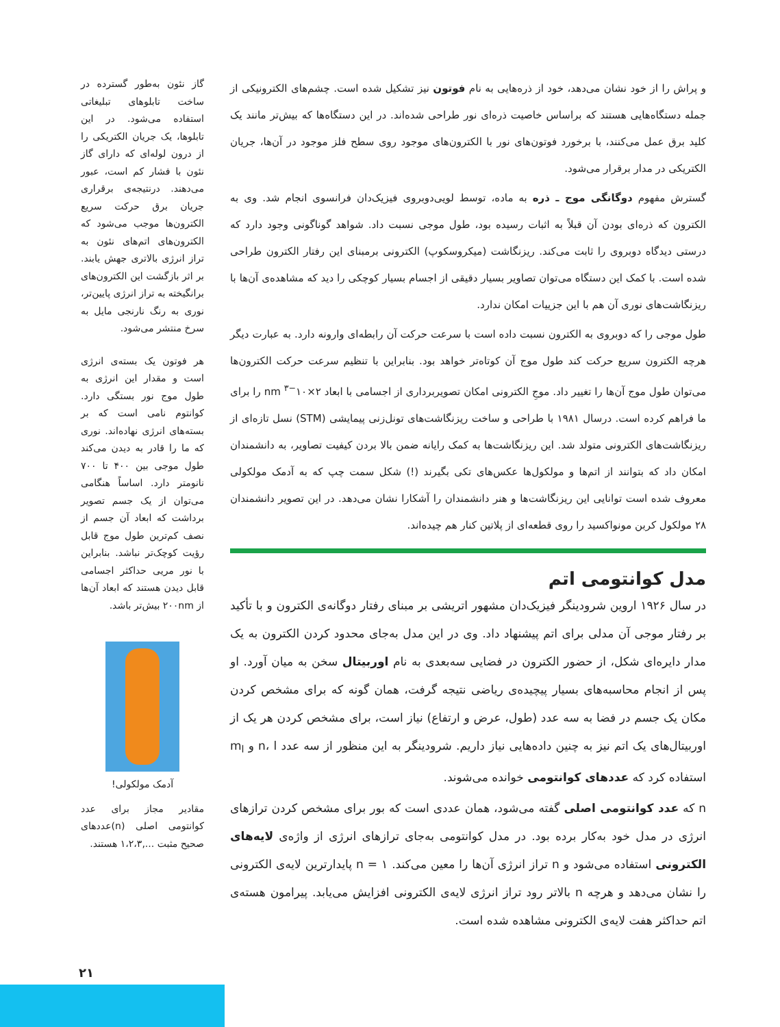و پراش را از خود نشان می‌دهد، خود از ذره‌هایی به نام فوتون نیز تشکیل شده است. چشم‌های الکترونیکی از جمله دستگاه‌هایی هستند که براساس خاصیت ذره‌ای نور طراحی شده‌اند. در این دستگاه‌ها که بیش‌تر مانند یک کلید برق عمل می‌کنند، با برخورد فوتون‌های نور با الکترون‌های موجود روی سطح فلز موجود در آن‌ها، جریان الکتریکی در مدار برقرار می‌شود.
گسترش مفهوم دوگانگی موج ـ ذره به ماده، توسط لویی‌دوبروی فیزیک‌دان فرانسوی انجام شد. وی به الکترون که ذره‌ای بودن آن قبلاً به اثبات رسیده بود، طول موجی نسبت داد. شواهد گوناگونی وجود دارد که درستی دیدگاه دوبروی را ثابت می‌کند. ریزنگاشت (میکروسکوپ) الکترونی برمبنای این رفتار الکترون طراحی شده است. با کمک این دستگاه می‌توان تصاویر بسیار دقیقی از اجسام بسیار کوچکی را دید که مشاهده‌ی آن‌ها با ریزنگاشت‌های نوری آن هم با این جزییات امکان ندارد.
طول موجی را که دوبروی به الکترون نسبت داده است با سرعت حرکت آن رابطه‌ای وارونه دارد. به عبارت دیگر هرچه الکترون سریع حرکت کند طول موج آن کوتاه‌تر خواهد بود. بنابراین با تنظیم سرعت حرکت الکترون‌ها می‌توان طول موج آن‌ها را تغییر داد. موجِ الکترونی امکان تصویربرداری از اجسامی با ابعاد ۲×۱۰<sup>−۳</sup> nm را برای ما فراهم کرده است. درسال ۱۹۸۱ با طراحی و ساخت ریزنگاشت‌های تونل‌زنی پیمایشی (STM) نسل تازه‌ای از ریزنگاشت‌های الکترونی متولد شد. این ریزنگاشت‌ها به کمک رایانه ضمن بالا بردن کیفیت تصاویر، به دانشمندان امکان داد که بتوانند از اتم‌ها و مولکول‌ها عکس‌های تکی بگیرند (!) شکل سمت چپ که به آدمک مولکولی معروف شده است توانایی این ریزنگاشت‌ها و هنر دانشمندان را آشکارا نشان می‌دهد. در این تصویر دانشمندان ۲۸ مولکول کربن مونواکسید را روی قطعه‌ای از پلاتین کنار هم چیده‌اند.
مدل کوانتومی اتم
در سال ۱۹۲۶ اروین شرودینگر فیزیک‌دان مشهور اتریشی بر مبنای رفتار دوگانه‌ی الکترون و با تأکید بر رفتار موجی آن مدلی برای اتم پیشنهاد داد. وی در این مدل به‌جای محدود کردن الکترون به یک مدار دایره‌ای شکل، از حضور الکترون در فضایی سه‌بعدی به نام اوربیتال سخن به میان آورد. او پس از انجام محاسبه‌های بسیار پیچیده‌ی ریاضی نتیجه گرفت، همان گونه که برای مشخص کردن مکان یک جسم در فضا به سه عدد (طول، عرض و ارتفاع) نیاز است، برای مشخص کردن هر یک از اوربیتال‌های یک اتم نیز به چنین داده‌هایی نیاز داریم. شرودینگر به این منظور از سه عدد n، l و m<sub>l</sub> استفاده کرد که عددهای کوانتومی خوانده می‌شوند.
n که عدد کوانتومی اصلی گفته می‌شود، همان عددی است که بور برای مشخص کردن ترازهای انرژی در مدل خود به‌کار برده بود. در مدل کوانتومی به‌جای ترازهای انرژی از واژه‌ی لایه‌های الکترونی استفاده می‌شود و n تراز انرژی آن‌ها را معین می‌کند. n = ۱ پایدارترین لایه‌ی الکترونی را نشان می‌دهد و هرچه n بالاتر رود تراز انرژی لایه‌ی الکترونی افزایش می‌یابد. پیرامون هسته‌ی اتم حداکثر هفت لایه‌ی الکترونی مشاهده شده است.
گاز نئون به‌طور گسترده در ساخت تابلوهای تبلیغاتی استفاده می‌شود. در این تابلوها، یک جریان الکتریکی را از درون لوله‌ای که دارای گاز نئون با فشار کم است، عبور می‌دهند. درنتیجه‌ی برقراری جریان برق حرکت سریع الکترون‌ها موجب می‌شود که الکترون‌های اتم‌های نئون به تراز انرژی بالاتری جهش یابند. بر اثر بازگشت این الکترون‌های برانگیخته به تراز انرژی پایین‌تر، نوری به رنگ نارنجی مایل به سرخ منتشر می‌شود.
هر فوتون یک بسته‌ی انرژی است و مقدار این انرژی به طول موج نور بستگی دارد. کوانتوم نامی است که بر بسته‌های انرژی نهاده‌اند. نوری که ما را قادر به دیدن می‌کند طول موجی بین ۴۰۰ تا ۷۰۰ نانومتر دارد. اساساً هنگامی می‌توان از یک جسم تصویر برداشت که ابعاد آن جسم از نصف کم‌ترین طول موج قابل رؤیت کوچک‌تر نباشد. بنابراین با نور مریی حداکثر اجسامی قابل دیدن هستند که ابعاد آن‌ها از ۲۰۰nm بیش‌تر باشد.
آدمک مولکولی!
مقادیر مجاز برای عدد کوانتومی اصلی (n)عددهای صحیح مثبت ...,۱،۲،۳ هستند.
۲۱